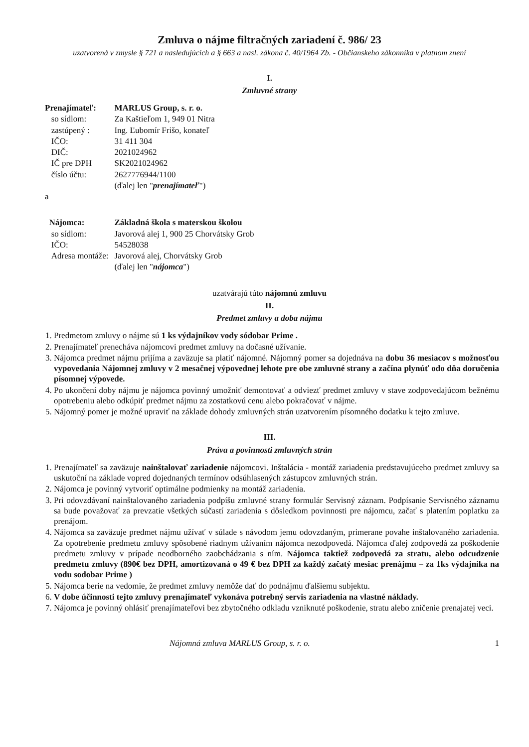Zmluva o nájme filtračných zariadení č. 986/ 23
uzatvorená v zmysle § 721 a nasledujúcich a § 663 a nasl. zákona č. 40/1964 Zb. - Občianskeho zákonníka v platnom znení
I.
Zmluvné strany
| Prenajímateľ: | MARLUS Group, s. r. o. |
| so sídlom: | Za Kaštieľom 1, 949 01 Nitra |
| zastúpený : | Ing. Ľubomír Frišo, konateľ |
| IČO: | 31 411 304 |
| DIČ: | 2021024962 |
| IČ pre DPH | SK2021024962 |
| číslo účtu: | 2627776944/1100 |
| | (ďalej len " prenajímateľ ") |
| a | |
| Nájomca: | Základná škola s materskou školou |
| so sídlom: | Javorová alej 1, 900 25 Chorvátsky Grob |
| IČO: | 54528038 |
| Adresa montáže: | Javorová alej, Chorvátsky Grob |
| | (ďalej len " nájomca ") |
uzatvárajú túto nájomnú zmluvu
II.
Predmet zmluvy a doba nájmu
1. Predmetom zmluvy o nájme sú 1 ks výdajníkov vody sódobar Prime .
2. Prenajímateľ prenecháva nájomcovi predmet zmluvy na dočasné užívanie.
3. Nájomca predmet nájmu prijíma a zaväzuje sa platiť nájomné. Nájomný pomer sa dojednáva na dobu 36 mesiacov s možnosťou vypovedania Nájomnej zmluvy v 2 mesačnej výpovednej lehote pre obe zmluvné strany a začína plynúť odo dňa doručenia písomnej výpovede.
4. Po ukončení doby nájmu je nájomca povinný umožniť demontovať a odviezť predmet zmluvy v stave zodpovedajúcom bežnému opotrebeniu alebo odkúpiť predmet nájmu za zostatkovú cenu alebo pokračovať v nájme.
5. Nájomný pomer je možné upraviť na základe dohody zmluvných strán uzatvorením písomného dodatku k tejto zmluve.
III.
Práva a povinnosti zmluvných strán
1. Prenajímateľ sa zaväzuje nainštalovať zariadenie nájomcovi. Inštalácia - montáž zariadenia predstavujúceho predmet zmluvy sa uskutoční na základe vopred dojednaných termínov odsúhlasených zástupcov zmluvných strán.
2. Nájomca je povinný vytvoriť optimálne podmienky na montáž zariadenia.
3. Pri odovzdávaní nainštalovaného zariadenia podpíšu zmluvné strany formulár Servisný záznam. Podpísanie Servisného záznamu sa bude považovať za prevzatie všetkých súčastí zariadenia s dôsledkom povinnosti pre nájomcu, začať s platením poplatku za prenájom.
4. Nájomca sa zaväzuje predmet nájmu užívať v súlade s návodom jemu odovzdaným, primerane povahe inštalovaného zariadenia. Za opotrebenie predmetu zmluvy spôsobené riadnym užívaním nájomca nezodpovedá. Nájomca ďalej zodpovedá za poškodenie predmetu zmluvy v prípade neodborného zaobchádzania s ním. Nájomca taktiež zodpovedá za stratu, alebo odcudzenie predmetu zmluvy (890€ bez DPH, amortizovaná o 49 € bez DPH za každý začatý mesiac prenájmu – za 1ks výdajníka na vodu sodobar Prime )
5. Nájomca berie na vedomie, že predmet zmluvy nemôže dať do podnájmu ďalšiemu subjektu.
6. V dobe účinnosti tejto zmluvy prenajímateľ vykonáva potrebný servis zariadenia na vlastné náklady.
7. Nájomca je povinný ohlásiť prenajímateľovi bez zbytočného odkladu vzniknuté poškodenie, stratu alebo zničenie prenajatej veci.
Nájomná zmluva MARLUS Group, s. r. o. 1